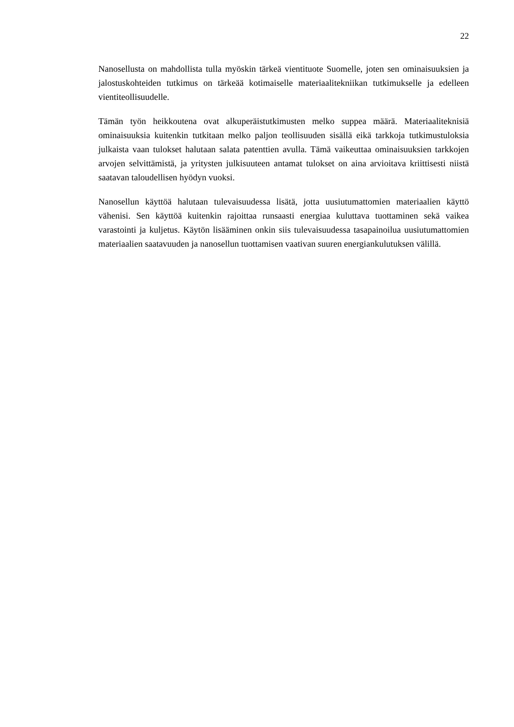22
Nanosellusta on mahdollista tulla myöskin tärkeä vientituote Suomelle, joten sen ominaisuuksien ja jalostuskohteiden tutkimus on tärkeää kotimaiselle materiaalitekniikan tutkimukselle ja edelleen vientiteollisuudelle.
Tämän työn heikkoutena ovat alkuperäistutkimusten melko suppea määrä. Materiaaliteknisiä ominaisuuksia kuitenkin tutkitaan melko paljon teollisuuden sisällä eikä tarkkoja tutkimustuloksia julkaista vaan tulokset halutaan salata patenttien avulla. Tämä vaikeuttaa ominaisuuksien tarkkojen arvojen selvittämistä, ja yritysten julkisuuteen antamat tulokset on aina arvioitava kriittisesti niistä saatavan taloudellisen hyödyn vuoksi.
Nanosellun käyttöä halutaan tulevaisuudessa lisätä, jotta uusiutumattomien materiaalien käyttö vähenisi. Sen käyttöä kuitenkin rajoittaa runsaasti energiaa kuluttava tuottaminen sekä vaikea varastointi ja kuljetus. Käytön lisääminen onkin siis tulevaisuudessa tasapainoilua uusiutumattomien materiaalien saatavuuden ja nanosellun tuottamisen vaativan suuren energiankulutuksen välillä.